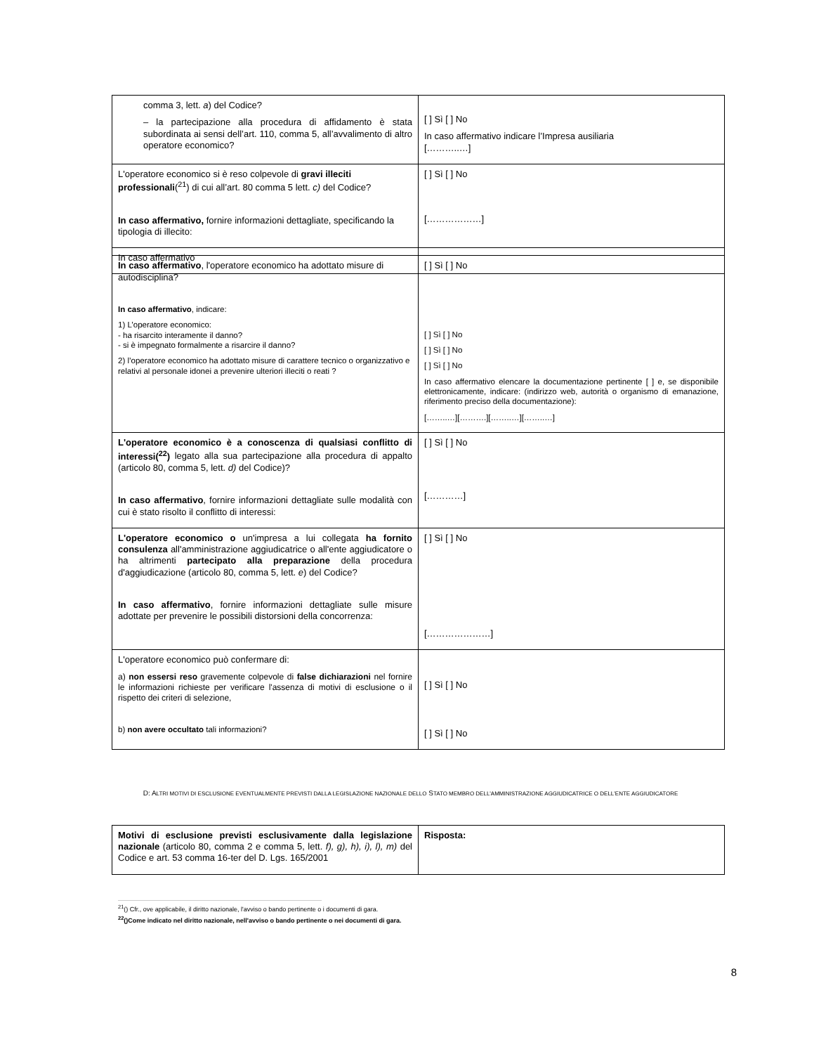| comma 3, lett. a ) del Codice? – la partecipazione alla procedura di affidamento è stata subordinata ai sensi dell’art. 110, comma 5, all’avvalimento di altro operatore economico? | [ ] Sì [ ] No In caso affermativo indicare l’Impresa ausiliaria [………..…] |
| L'operatore economico si è reso colpevole di gravi illeciti professionali (<sup>21</sup>) di cui all’art. 80 comma 5 lett. c) del Codice? In caso affermativo, fornire informazioni dettagliate, specificando la tipologia di illecito: | [ ] Sì [ ] No [………………] |
| In caso affermativo | |
| In caso affermativo , l'operatore economico ha adottato misure di autodisciplina? In caso affermativo , indicare: 1) L’operatore economico: - ha risarcito interamente il danno? - si è impegnato formalmente a risarcire il danno? 2) l’operatore economico ha adottato misure di carattere tecnico o organizzativo e relativi al personale idonei a prevenire ulteriori illeciti o reati ? | [ ] Sì [ ] No [ ] Sì [ ] No [ ] Sì [ ] No [ ] Sì [ ] No In caso affermativo elencare la documentazione pertinente [ ] e, se disponibile elettronicamente, indicare: (indirizzo web, autorità o organismo di emanazione, riferimento preciso della documentazione): [……..…][……….][……..…][……..…] |
| L'operatore economico è a conoscenza di qualsiasi conflitto di interessi(<sup>22</sup>) legato alla sua partecipazione alla procedura di appalto (articolo 80, comma 5, lett. d) del Codice)? In caso affermativo , fornire informazioni dettagliate sulle modalità con cui è stato risolto il conflitto di interessi: | [ ] Sì [ ] No […………] |
| L'operatore economico o un'impresa a lui collegata ha fornito consulenza all'amministrazione aggiudicatrice o all'ente aggiudicatore o ha altrimenti partecipato alla preparazione della procedura d'aggiudicazione (articolo 80, comma 5, lett. e ) del Codice? In caso affermativo , fornire informazioni dettagliate sulle misure adottate per prevenire le possibili distorsioni della concorrenza: | [ ] Sì [ ] No […………………] |
| L'operatore economico può confermare di: a) non essersi reso gravemente colpevole di false dichiarazioni nel fornire le informazioni richieste per verificare l'assenza di motivi di esclusione o il rispetto dei criteri di selezione, b) non avere occultato tali informazioni? | [ ] Sì [ ] No [ ] Sì [ ] No |
D: ALTRI MOTIVI DI ESCLUSIONE EVENTUALMENTE PREVISTI DALLA LEGISLAZIONE NAZIONALE DELLO STATO MEMBRO DELL'AMMINISTRAZIONE AGGIUDICATRICE O DELL'ENTE AGGIUDICATORE
| Motivi di esclusione previsti esclusivamente dalla legislazione nazionale (articolo 80, comma 2 e comma 5, lett. f), g), h), i), l), m) del Codice e art. 53 comma 16-ter del D. Lgs. 165/2001 | Risposta: |
<sup>21</sup> () Cfr., ove applicabile, il diritto nazionale, l'avviso o bando pertinente o i documenti di gara.
<sup>22</sup> ()Come indicato nel diritto nazionale, nell'avviso o bando pertinente o nei documenti di gara.
8